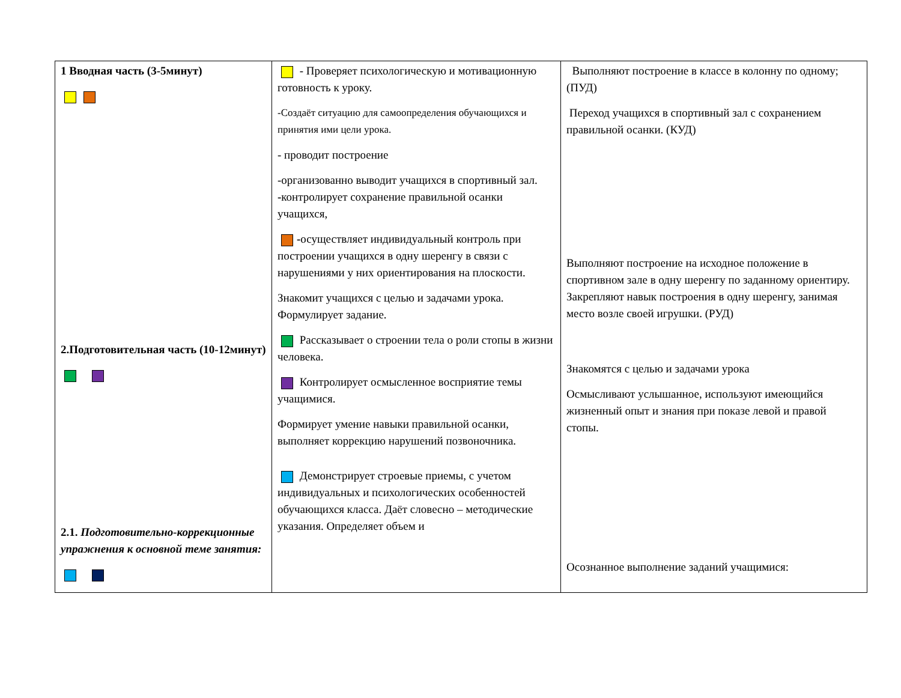| 1 Вводная часть (3-5минут) 2.Подготовительная часть (10-12минут) 2.1. Подготовительно-коррекционные упражнения к основной теме занятия: | - Проверяет психологическую и мотивационную готовность к уроку. -Создаёт ситуацию для самоопределения обучающихся и принятия ими цели урока. - проводит построение -организованно выводит учащихся в спортивный зал. - контролирует сохранение правильной осанки учащихся, - осуществляет индивидуальный контроль при построении учащихся в одну шеренгу в связи с нарушениями у них ориентирования на плоскости. Знакомит учащихся с целью и задачами урока. Формулирует задание. Рассказывает о строении тела о роли стопы в жизни человека. Контролирует осмысленное восприятие темы учащимися. Формирует умение навыки правильной осанки, выполняет коррекцию нарушений позвоночника. Демонстрирует строевые приемы, с учетом индивидуальных и психологических особенностей обучающихся класса. Даёт словесно – методические указания. Определяет объем и | Выполняют построение в классе в колонну по одному; (ПУД) Переход учащихся в спортивный зал с сохранением правильной осанки. (КУД) Выполняют построение на исходное положение в спортивном зале в одну шеренгу по заданному ориентиру. Закрепляют навык построения в одну шеренгу, занимая место возле своей игрушки. (РУД) Знакомятся с целью и задачами урока Осмысливают услышанное, используют имеющийся жизненный опыт и знания при показе левой и правой стопы. Осознанное выполнение заданий учащимися: |